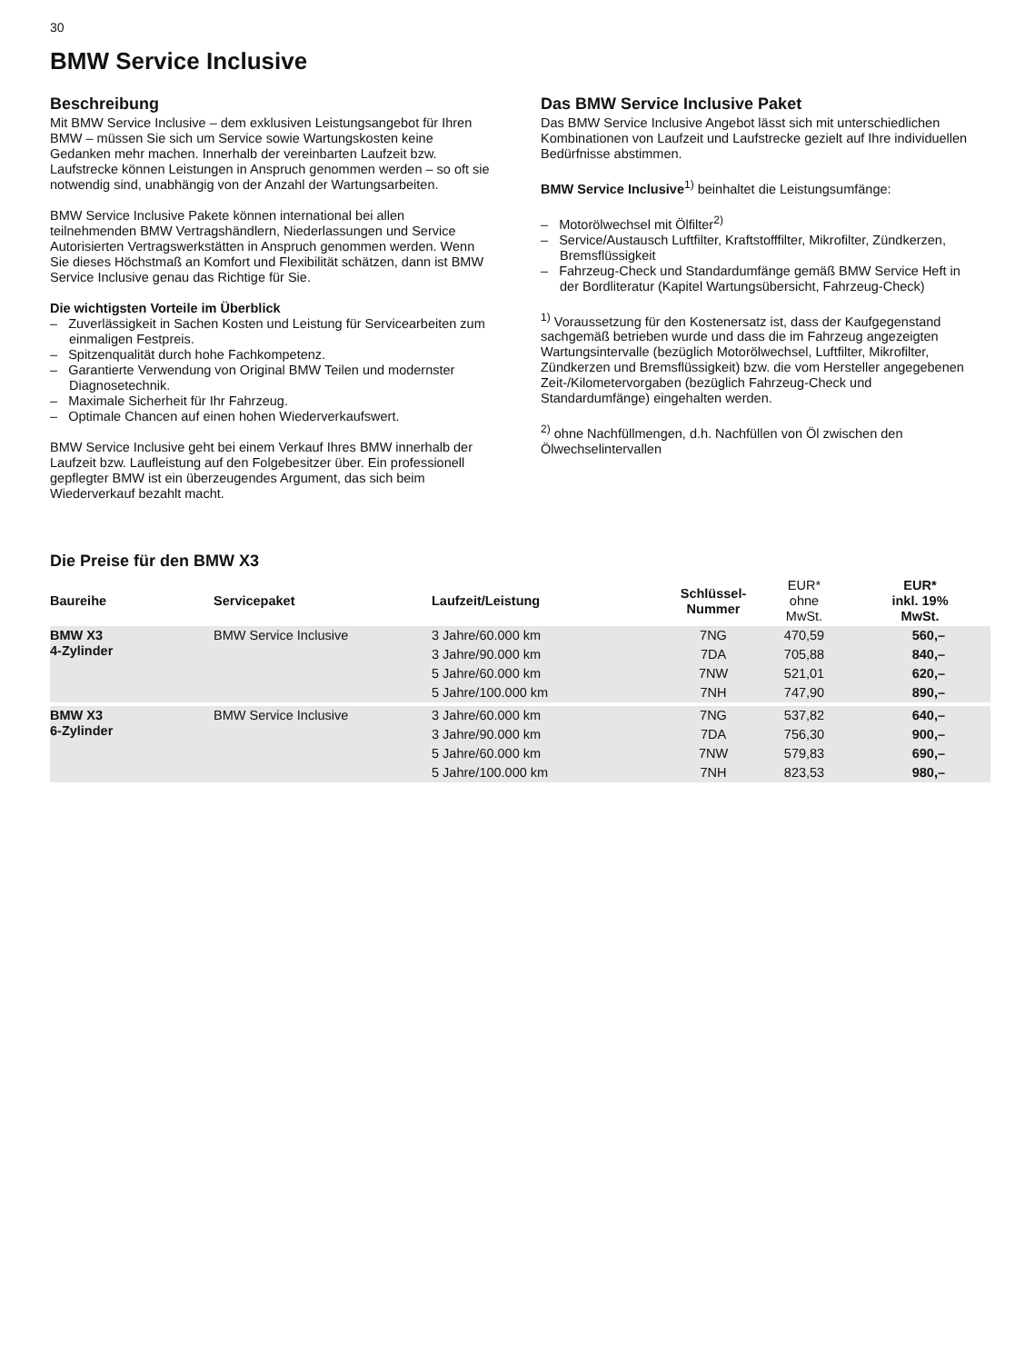30
BMW Service Inclusive
Beschreibung
Mit BMW Service Inclusive – dem exklusiven Leistungsangebot für Ihren BMW – müssen Sie sich um Service sowie Wartungskosten keine Gedanken mehr machen. Innerhalb der vereinbarten Laufzeit bzw. Laufstrecke können Leistungen in Anspruch genommen werden – so oft sie notwendig sind, unabhängig von der Anzahl der Wartungsarbeiten.
BMW Service Inclusive Pakete können international bei allen teilnehmenden BMW Vertragshändlern, Niederlassungen und Service Autorisierten Vertragswerkstätten in Anspruch genommen werden. Wenn Sie dieses Höchstmaß an Komfort und Flexibilität schätzen, dann ist BMW Service Inclusive genau das Richtige für Sie.
Die wichtigsten Vorteile im Überblick
– Zuverlässigkeit in Sachen Kosten und Leistung für Servicearbeiten zum einmaligen Festpreis.
– Spitzenqualität durch hohe Fachkompetenz.
– Garantierte Verwendung von Original BMW Teilen und modernster Diagnosetechnik.
– Maximale Sicherheit für Ihr Fahrzeug.
– Optimale Chancen auf einen hohen Wiederverkaufswert.
BMW Service Inclusive geht bei einem Verkauf Ihres BMW innerhalb der Laufzeit bzw. Laufleistung auf den Folgebesitzer über. Ein professionell gepflegter BMW ist ein überzeugendes Argument, das sich beim Wiederverkauf bezahlt macht.
Das BMW Service Inclusive Paket
Das BMW Service Inclusive Angebot lässt sich mit unterschiedlichen Kombinationen von Laufzeit und Laufstrecke gezielt auf Ihre individuellen Bedürfnisse abstimmen.
BMW Service Inclusive<sup>1)</sup> beinhaltet die Leistungsumfänge:
– Motorölwechsel mit Ölfilter<sup>2)</sup>
– Service/Austausch Luftfilter, Kraftstofffilter, Mikrofilter, Zündkerzen, Bremsflüssigkeit
– Fahrzeug-Check und Standardumfänge gemäß BMW Service Heft in der Bordliteratur (Kapitel Wartungsübersicht, Fahrzeug-Check)
<sup>1)</sup> Voraussetzung für den Kostenersatz ist, dass der Kaufgegenstand sachgemäß betrieben wurde und dass die im Fahrzeug angezeigten Wartungsintervalle (bezüglich Motorölwechsel, Luftfilter, Mikrofilter, Zündkerzen und Bremsflüssigkeit) bzw. die vom Hersteller angegebenen Zeit-/Kilometervorgaben (bezüglich Fahrzeug-Check und Standardumfänge) eingehalten werden.
<sup>2)</sup> ohne Nachfüllmengen, d.h. Nachfüllen von Öl zwischen den Ölwechselintervallen
Die Preise für den BMW X3
| Baureihe | Servicepaket | Laufzeit/Leistung | Schlüssel- Nummer | EUR* ohne MwSt. | EUR* inkl. 19% MwSt. |
| --- | --- | --- | --- | --- | --- |
| BMW X3 4-Zylinder | BMW Service Inclusive | 3 Jahre/60.000 km | 7NG | 470,59 | 560,– |
| | | 3 Jahre/90.000 km | 7DA | 705,88 | 840,– |
| | | 5 Jahre/60.000 km | 7NW | 521,01 | 620,– |
| | | 5 Jahre/100.000 km | 7NH | 747,90 | 890,– |
| BMW X3 6-Zylinder | BMW Service Inclusive | 3 Jahre/60.000 km | 7NG | 537,82 | 640,– |
| | | 3 Jahre/90.000 km | 7DA | 756,30 | 900,– |
| | | 5 Jahre/60.000 km | 7NW | 579,83 | 690,– |
| | | 5 Jahre/100.000 km | 7NH | 823,53 | 980,– |